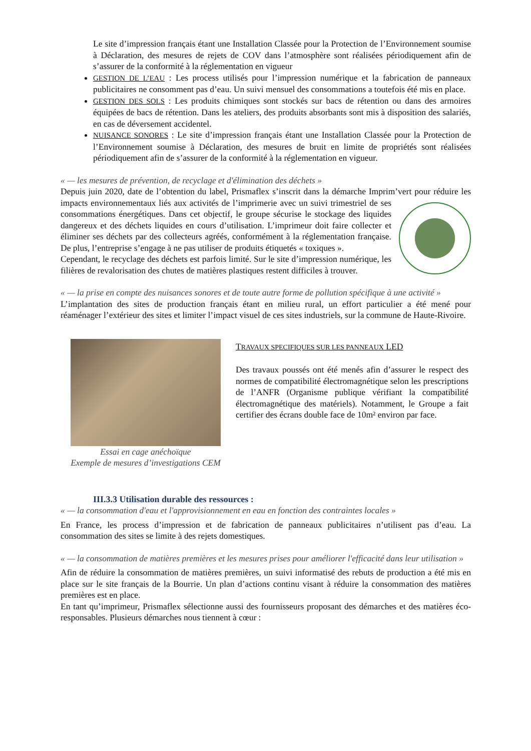Le site d’impression français étant une Installation Classée pour la Protection de l’Environnement soumise à Déclaration, des mesures de rejets de COV dans l’atmosphère sont réalisées périodiquement afin de s’assurer de la conformité à la réglementation en vigueur
GESTION DE L’EAU : Les process utilisés pour l’impression numérique et la fabrication de panneaux publicitaires ne consomment pas d’eau. Un suivi mensuel des consommations a toutefois été mis en place.
GESTION DES SOLS : Les produits chimiques sont stockés sur bacs de rétention ou dans des armoires équipées de bacs de rétention. Dans les ateliers, des produits absorbants sont mis à disposition des salariés, en cas de déversement accidentel.
NUISANCE SONORES : Le site d’impression français étant une Installation Classée pour la Protection de l’Environnement soumise à Déclaration, des mesures de bruit en limite de propriétés sont réalisées périodiquement afin de s’assurer de la conformité à la réglementation en vigueur.
« — les mesures de prévention, de recyclage et d'élimination des déchets »
Depuis juin 2020, date de l’obtention du label, Prismaflex s’inscrit dans la démarche Imprim’vert pour réduire les impacts environnementaux liés aux activités de l’imprimerie avec un suivi trimestriel de ses consommations énergétiques. Dans cet objectif, le groupe sécurise le stockage des liquides dangereux et des déchets liquides en cours d’utilisation. L’imprimeur doit faire collecter et éliminer ses déchets par des collecteurs agréés, conformément à la réglementation française. De plus, l’entreprise s’engage à ne pas utiliser de produits étiquetés « toxiques ».
Cependant, le recyclage des déchets est parfois limité. Sur le site d’impression numérique, les filières de revalorisation des chutes de matières plastiques restent difficiles à trouver.
« — la prise en compte des nuisances sonores et de toute autre forme de pollution spécifique à une activité »
L’implantation des sites de production français étant en milieu rural, un effort particulier a été mené pour réaménager l’extérieur des sites et limiter l’impact visuel de ces sites industriels, sur la commune de Haute-Rivoire.
Essai en cage anéchoïque
Exemple de mesures d’investigations CEM
TRAVAUX SPECIFIQUES SUR LES PANNEAUX LED
Des travaux poussés ont été menés afin d’assurer le respect des normes de compatibilité électromagnétique selon les prescriptions de l’ANFR (Organisme publique vérifiant la compatibilité électromagnétique des matériels). Notamment, le Groupe a fait certifier des écrans double face de 10m² environ par face.
III.3.3 Utilisation durable des ressources :
« — la consommation d'eau et l'approvisionnement en eau en fonction des contraintes locales »
En France, les process d’impression et de fabrication de panneaux publicitaires n’utilisent pas d’eau. La consommation des sites se limite à des rejets domestiques.
« — la consommation de matières premières et les mesures prises pour améliorer l'efficacité dans leur utilisation »
Afin de réduire la consommation de matières premières, un suivi informatisé des rebuts de production a été mis en place sur le site français de la Bourrie. Un plan d’actions continu visant à réduire la consommation des matières premières est en place.
En tant qu’imprimeur, Prismaflex sélectionne aussi des fournisseurs proposant des démarches et des matières éco-responsables. Plusieurs démarches nous tiennent à cœur :